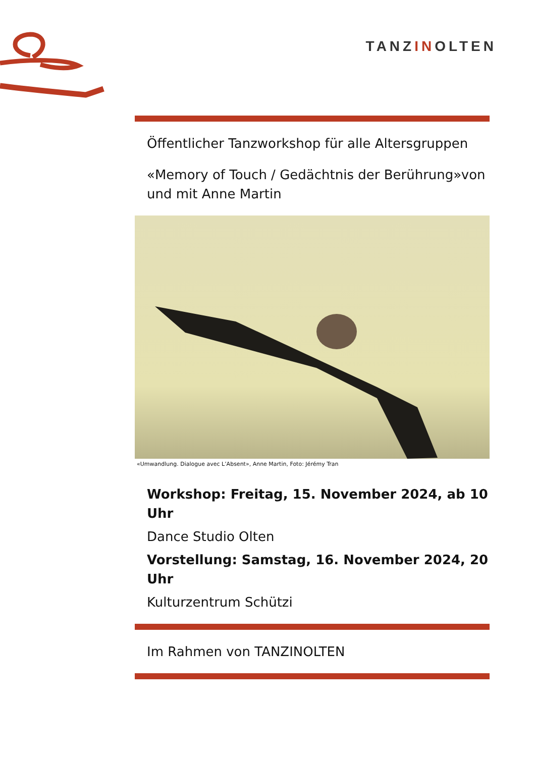TANZINOLTEN
Öffentlicher Tanzworkshop für alle Altersgruppen
«Memory of Touch / Gedächtnis der Berührung»von und mit Anne Martin
«Umwandlung. Dialogue avec L’Absent», Anne Martin, Foto: Jérémy Tran
Workshop: Freitag, 15. November 2024, ab 10 Uhr
Dance Studio Olten
Vorstellung: Samstag, 16. November 2024, 20 Uhr
Kulturzentrum Schützi
Im Rahmen von TANZINOLTEN